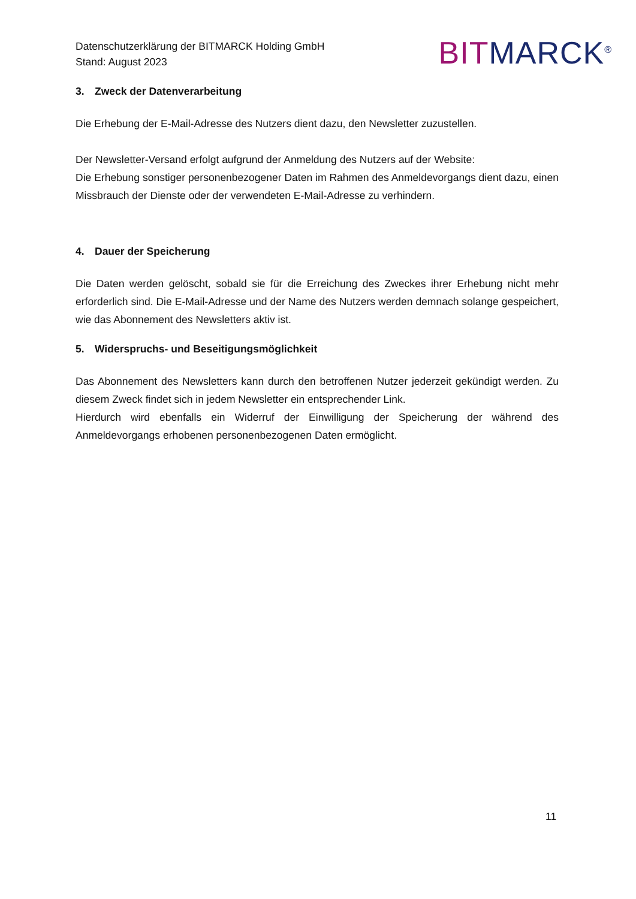Datenschutzerklärung der BITMARCK Holding GmbH
Stand: August 2023
BIT MARCK<sup>®</sup>
3. Zweck der Datenverarbeitung
Die Erhebung der E-Mail-Adresse des Nutzers dient dazu, den Newsletter zuzustellen.
Der Newsletter-Versand erfolgt aufgrund der Anmeldung des Nutzers auf der Website:
Die Erhebung sonstiger personenbezogener Daten im Rahmen des Anmeldevorgangs dient dazu, einen Missbrauch der Dienste oder der verwendeten E-Mail-Adresse zu verhindern.
4. Dauer der Speicherung
Die Daten werden gelöscht, sobald sie für die Erreichung des Zweckes ihrer Erhebung nicht mehr erforderlich sind. Die E-Mail-Adresse und der Name des Nutzers werden demnach solange gespeichert, wie das Abonnement des Newsletters aktiv ist.
5. Widerspruchs- und Beseitigungsmöglichkeit
Das Abonnement des Newsletters kann durch den betroffenen Nutzer jederzeit gekündigt werden. Zu diesem Zweck findet sich in jedem Newsletter ein entsprechender Link.
Hierdurch wird ebenfalls ein Widerruf der Einwilligung der Speicherung der während des Anmeldevorgangs erhobenen personenbezogenen Daten ermöglicht.
11